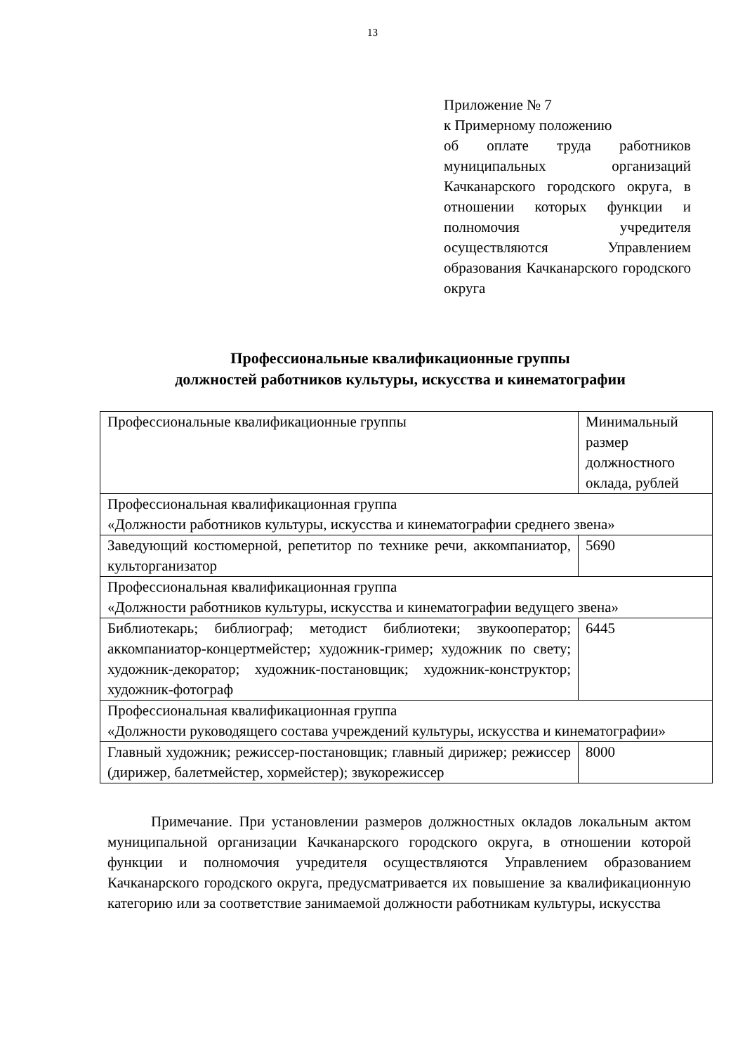13
Приложение № 7
к Примерному положению
об оплате труда работников муниципальных организаций Качканарского городского округа, в отношении которых функции и полномочия учредителя осуществляются Управлением образования Качканарского городского округа
Профессиональные квалификационные группы
должностей работников культуры, искусства и кинематографии
| Профессиональные квалификационные группы | Минимальный размер должностного оклада, рублей |
| Профессиональная квалификационная группа «Должности работников культуры, искусства и кинематографии среднего звена» | |
| Заведующий костюмерной, репетитор по технике речи, аккомпаниатор, культорганизатор | 5690 |
| Профессиональная квалификационная группа «Должности работников культуры, искусства и кинематографии ведущего звена» | |
| Библиотекарь; библиограф; методист библиотеки; звукооператор; аккомпаниатор-концертмейстер; художник-гример; художник по свету; художник-декоратор; художник-постановщик; художник-конструктор; художник-фотограф | 6445 |
| Профессиональная квалификационная группа «Должности руководящего состава учреждений культуры, искусства и кинематографии» | |
| Главный художник; режиссер-постановщик; главный дирижер; режиссер (дирижер, балетмейстер, хормейстер); звукорежиссер | 8000 |
Примечание. При установлении размеров должностных окладов локальным актом муниципальной организации Качканарского городского округа, в отношении которой функции и полномочия учредителя осуществляются Управлением образованием Качканарского городского округа, предусматривается их повышение за квалификационную категорию или за соответствие занимаемой должности работникам культуры, искусства